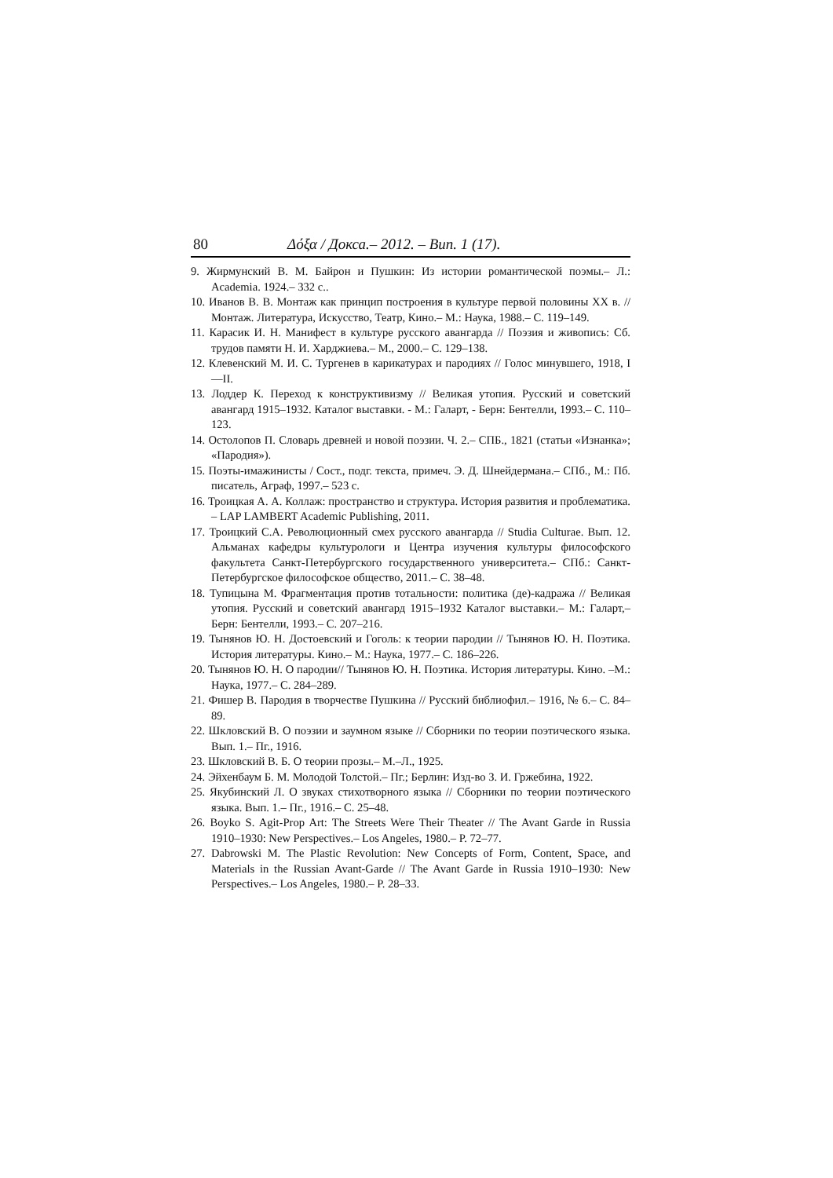80 Δόξα / Докса.– 2012. – Вип. 1 (17).
9. Жирмунский В. М. Байрон и Пушкин: Из истории романтической поэмы.– Л.: Academia. 1924.– 332 с..
10. Иванов В. В. Монтаж как принцип построения в культуре первой половины XX в. // Монтаж. Литература, Искусство, Театр, Кино.– М.: Наука, 1988.– С. 119–149.
11. Карасик И. Н. Манифест в культуре русского авангарда // Поэзия и живопись: Сб. трудов памяти Н. И. Харджиева.– М., 2000.– С. 129–138.
12. Клевенский М. И. С. Тургенев в карикатурах и пародиях // Голос минувшего, 1918, I—II.
13. Лоддер К. Переход к конструктивизму // Великая утопия. Русский и советский авангард 1915–1932. Каталог выставки. - М.: Галарт, - Берн: Бентелли, 1993.– С. 110–123.
14. Остолопов П. Словарь древней и новой поэзии. Ч. 2.– СПБ., 1821 (статьи «Изнанка»; «Пародия»).
15. Поэты-имажинисты / Сост., подг. текста, примеч. Э. Д. Шнейдермана.– СПб., М.: Пб. писатель, Аграф, 1997.– 523 с.
16. Троицкая А. А. Коллаж: пространство и структура. История развития и проблематика. – LAP LAMBERT Academic Publishing, 2011.
17. Троицкий С.А. Революционный смех русского авангарда // Studia Culturae. Вып. 12. Альманах кафедры культурологи и Центра изучения культуры философского факультета Санкт-Петербургского государственного университета.– СПб.: Санкт-Петербургское философское общество, 2011.– С. 38–48.
18. Тупицына М. Фрагментация против тотальности: политика (де)-кадража // Великая утопия. Русский и советский авангард 1915–1932 Каталог выставки.– М.: Галарт,– Берн: Бентелли, 1993.– С. 207–216.
19. Тынянов Ю. Н. Достоевский и Гоголь: к теории пародии // Тынянов Ю. Н. Поэтика. История литературы. Кино.– М.: Наука, 1977.– С. 186–226.
20. Тынянов Ю. Н. О пародии// Тынянов Ю. Н. Поэтика. История литературы. Кино. –М.: Наука, 1977.– С. 284–289.
21. Фишер В. Пародия в творчестве Пушкина // Русский библиофил.– 1916, № 6.– С. 84–89.
22. Шкловский В. О поэзии и заумном языке // Сборники по теории поэтического языка. Вып. 1.– Пг., 1916.
23. Шкловский В. Б. О теории прозы.– М.–Л., 1925.
24. Эйхенбаум Б. М. Молодой Толстой.– Пг.; Берлин: Изд-во З. И. Гржебина, 1922.
25. Якубинский Л. О звуках стихотворного языка // Сборники по теории поэтического языка. Вып. 1.– Пг., 1916.– С. 25–48.
26. Boyko S. Agit-Prop Art: The Streets Were Their Theater // The Avant Garde in Russia 1910–1930: New Perspectives.– Los Angeles, 1980.– P. 72–77.
27. Dabrowski M. The Plastic Revolution: New Concepts of Form, Content, Space, and Materials in the Russian Avant-Garde // The Avant Garde in Russia 1910–1930: New Perspectives.– Los Angeles, 1980.– P. 28–33.